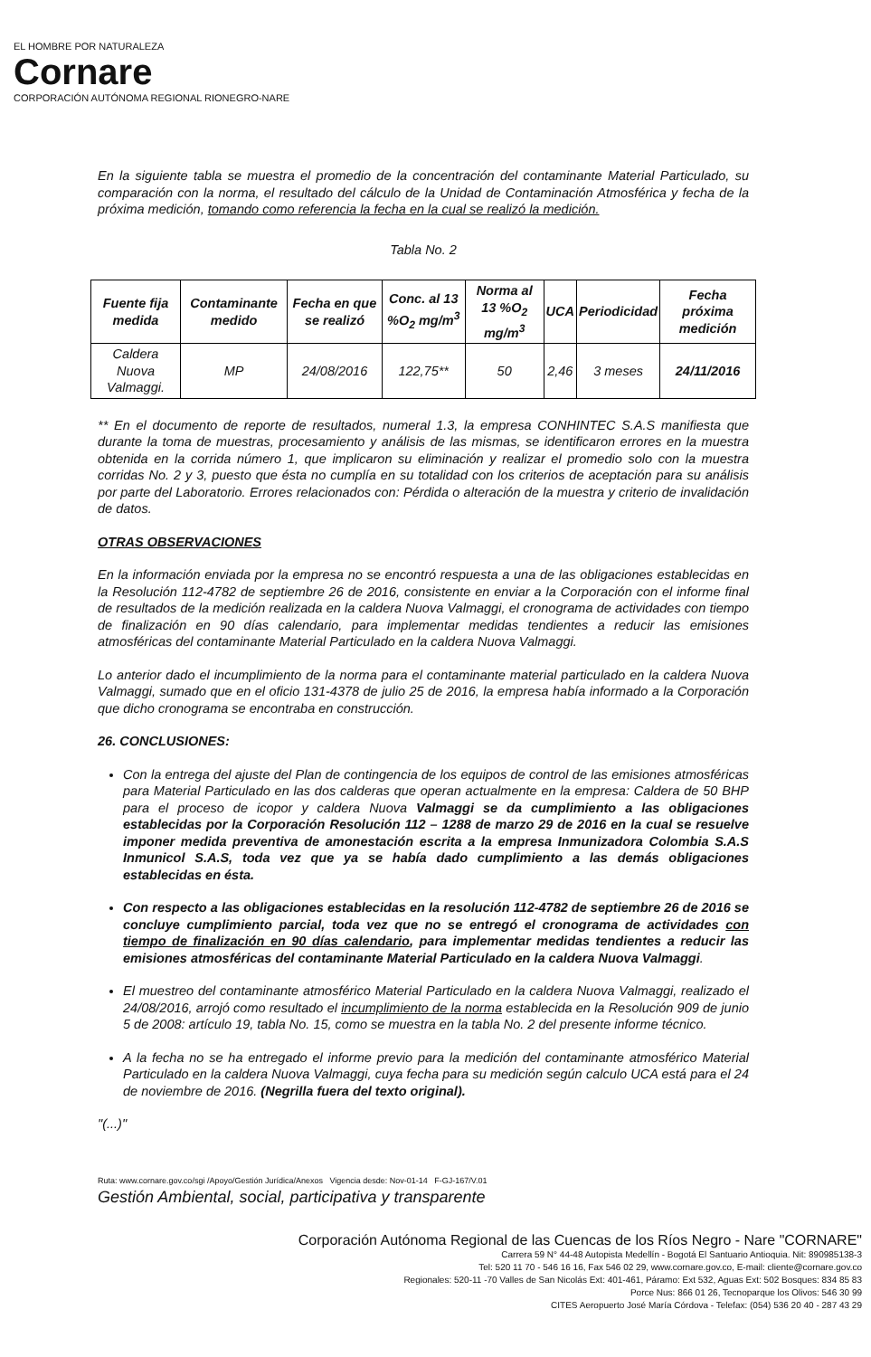EL HOMBRE POR NATURALEZA
Cornare
CORPORACIÓN AUTÓNOMA REGIONAL RIONEGRO-NARE
En la siguiente tabla se muestra el promedio de la concentración del contaminante Material Particulado, su comparación con la norma, el resultado del cálculo de la Unidad de Contaminación Atmosférica y fecha de la próxima medición, tomando como referencia la fecha en la cual se realizó la medición.
Tabla No. 2
| Fuente fija medida | Contaminante medido | Fecha en que se realizó | Conc. al 13 %O<sub>2</sub> mg/m<sup>3</sup> | Norma al 13 %O<sub>2</sub> mg/m<sup>3</sup> | UCA | Periodicidad | Fecha próxima medición |
| --- | --- | --- | --- | --- | --- | --- | --- |
| Caldera Nuova Valmaggi. | MP | 24/08/2016 | 122,75** | 50 | 2,46 | 3 meses | 24/11/2016 |
** En el documento de reporte de resultados, numeral 1.3, la empresa CONHINTEC S.A.S manifiesta que durante la toma de muestras, procesamiento y análisis de las mismas, se identificaron errores en la muestra obtenida en la corrida número 1, que implicaron su eliminación y realizar el promedio solo con la muestra corridas No. 2 y 3, puesto que ésta no cumplía en su totalidad con los criterios de aceptación para su análisis por parte del Laboratorio. Errores relacionados con: Pérdida o alteración de la muestra y criterio de invalidación de datos.
OTRAS OBSERVACIONES
En la información enviada por la empresa no se encontró respuesta a una de las obligaciones establecidas en la Resolución 112-4782 de septiembre 26 de 2016, consistente en enviar a la Corporación con el informe final de resultados de la medición realizada en la caldera Nuova Valmaggi, el cronograma de actividades con tiempo de finalización en 90 días calendario, para implementar medidas tendientes a reducir las emisiones atmosféricas del contaminante Material Particulado en la caldera Nuova Valmaggi.
Lo anterior dado el incumplimiento de la norma para el contaminante material particulado en la caldera Nuova Valmaggi, sumado que en el oficio 131-4378 de julio 25 de 2016, la empresa había informado a la Corporación que dicho cronograma se encontraba en construcción.
26. CONCLUSIONES:
Con la entrega del ajuste del Plan de contingencia de los equipos de control de las emisiones atmosféricas para Material Particulado en las dos calderas que operan actualmente en la empresa: Caldera de 50 BHP para el proceso de icopor y caldera Nuova Valmaggi se da cumplimiento a las obligaciones establecidas por la Corporación Resolución 112 – 1288 de marzo 29 de 2016 en la cual se resuelve imponer medida preventiva de amonestación escrita a la empresa Inmunizadora Colombia S.A.S Inmunicol S.A.S, toda vez que ya se había dado cumplimiento a las demás obligaciones establecidas en ésta.
Con respecto a las obligaciones establecidas en la resolución 112-4782 de septiembre 26 de 2016 se concluye cumplimiento parcial, toda vez que no se entregó el cronograma de actividades con tiempo de finalización en 90 días calendario, para implementar medidas tendientes a reducir las emisiones atmosféricas del contaminante Material Particulado en la caldera Nuova Valmaggi.
El muestreo del contaminante atmosférico Material Particulado en la caldera Nuova Valmaggi, realizado el 24/08/2016, arrojó como resultado el incumplimiento de la norma establecida en la Resolución 909 de junio 5 de 2008: artículo 19, tabla No. 15, como se muestra en la tabla No. 2 del presente informe técnico.
A la fecha no se ha entregado el informe previo para la medición del contaminante atmosférico Material Particulado en la caldera Nuova Valmaggi, cuya fecha para su medición según calculo UCA está para el 24 de noviembre de 2016. (Negrilla fuera del texto original).
"(...)"
Ruta: www.cornare.gov.co/sgi /Apoyo/Gestión Jurídica/Anexos Vigencia desde: Nov-01-14 F-GJ-167/V.01
Gestión Ambiental, social, participativa y transparente
Corporación Autónoma Regional de las Cuencas de los Ríos Negro - Nare "CORNARE"
Carrera 59 N° 44-48 Autopista Medellín - Bogotá El Santuario Antioquia. Nit: 890985138-3
Tel: 520 11 70 - 546 16 16, Fax 546 02 29, www.cornare.gov.co, E-mail: cliente@cornare.gov.co
Regionales: 520-11 -70 Valles de San Nicolás Ext: 401-461, Páramo: Ext 532, Aguas Ext: 502 Bosques: 834 85 83
Porce Nus: 866 01 26, Tecnoparque los Olivos: 546 30 99
CITES Aeropuerto José María Córdova - Telefax: (054) 536 20 40 - 287 43 29